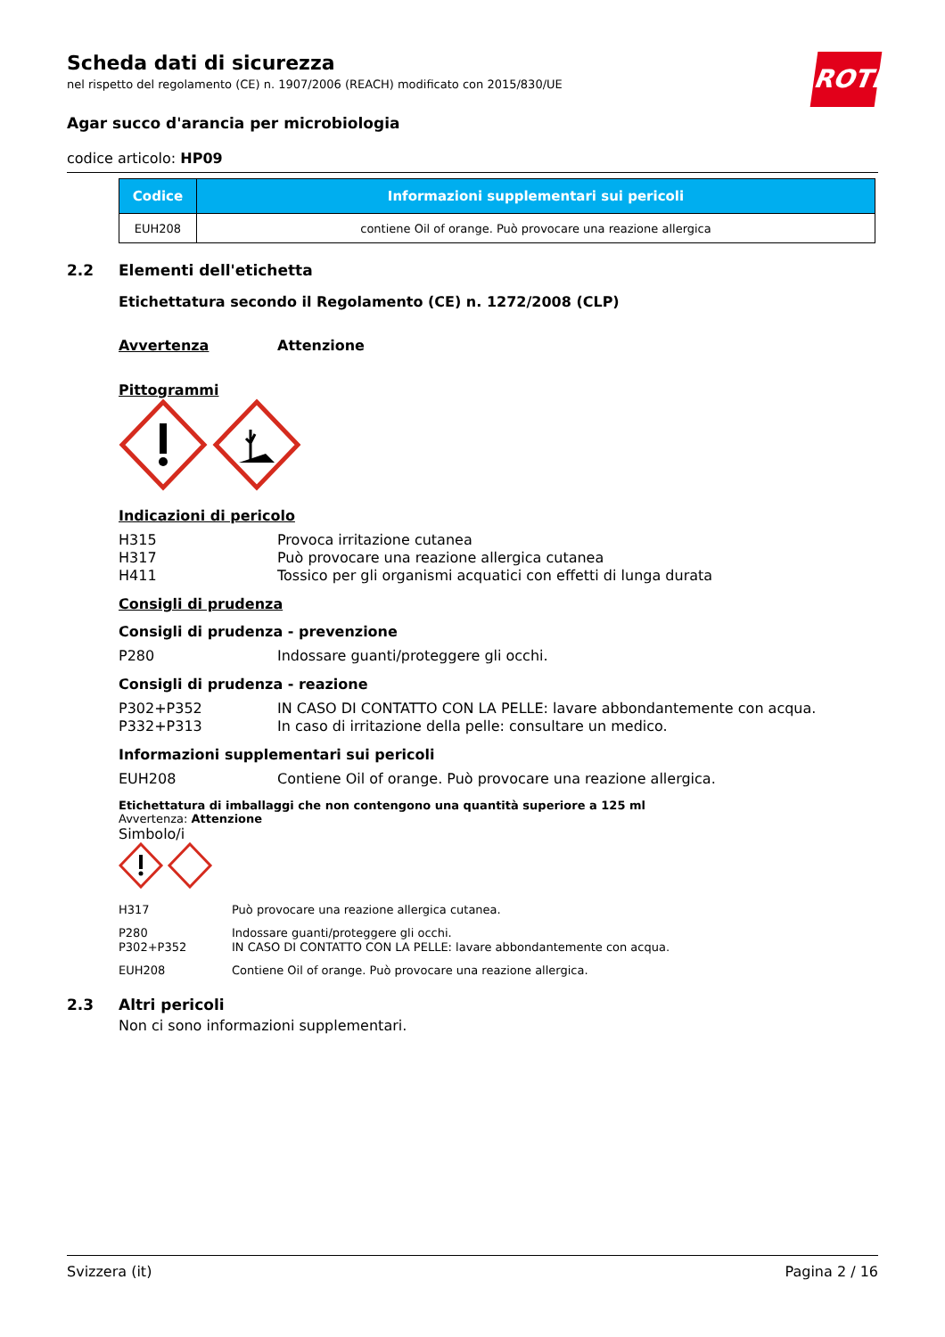ROTH
Scheda dati di sicurezza
nel rispetto del regolamento (CE) n. 1907/2006 (REACH) modificato con 2015/830/UE
Agar succo d'arancia per microbiologia
codice articolo: HP09
| Codice | Informazioni supplementari sui pericoli |
| --- | --- |
| EUH208 | contiene Oil of orange. Può provocare una reazione allergica |
2.2 Elementi dell'etichetta
Etichettatura secondo il Regolamento (CE) n. 1272/2008 (CLP)
Avvertenza Attenzione
Pittogrammi
Indicazioni di pericolo
H315 Provoca irritazione cutanea
H317 Può provocare una reazione allergica cutanea
H411 Tossico per gli organismi acquatici con effetti di lunga durata
Consigli di prudenza
Consigli di prudenza - prevenzione
P280 Indossare guanti/proteggere gli occhi.
Consigli di prudenza - reazione
P302+P352 IN CASO DI CONTATTO CON LA PELLE: lavare abbondantemente con acqua.
P332+P313 In caso di irritazione della pelle: consultare un medico.
Informazioni supplementari sui pericoli
EUH208 Contiene Oil of orange. Può provocare una reazione allergica.
Etichettatura di imballaggi che non contengono una quantità superiore a 125 ml
Avvertenza: Attenzione
Simbolo/i
H317 Può provocare una reazione allergica cutanea.
P280 Indossare guanti/proteggere gli occhi.
P302+P352 IN CASO DI CONTATTO CON LA PELLE: lavare abbondantemente con acqua.
EUH208 Contiene Oil of orange. Può provocare una reazione allergica.
2.3 Altri pericoli
Non ci sono informazioni supplementari.
Svizzera (it) Pagina 2 / 16